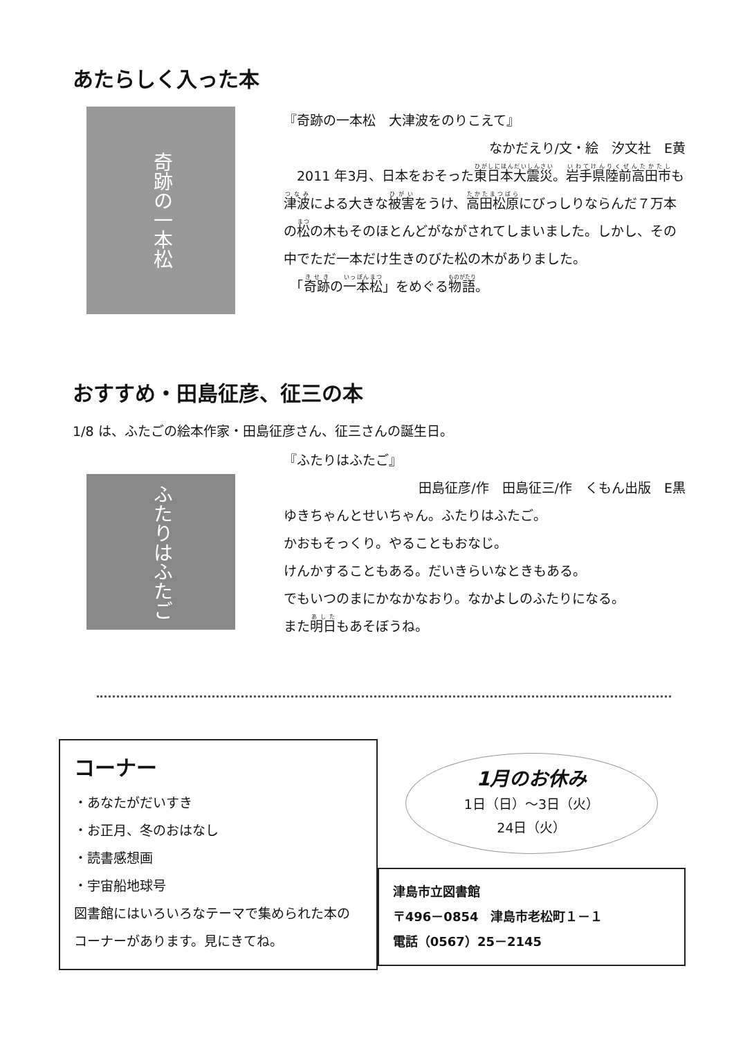あたらしく入った本
奇跡の一本松
『奇跡の一本松　大津波をのりこえて』
なかだえり/文・絵　汐文社　E黄
　2011 年3月、日本をおそった東日本大震災。岩手県陸前高田市も津波による大きな被害をうけ、高田松原にびっしりならんだ７万本の松の木もそのほとんどがながされてしまいました。しかし、その中でただ一本だけ生きのびた松の木がありました。
　「奇跡の一本松」をめぐる物語。
おすすめ・田島征彦、征三の本
1/8 は、ふたごの絵本作家・田島征彦さん、征三さんの誕生日。
ふたりはふたご
『ふたりはふたご』
田島征彦/作　田島征三/作　くもん出版　E黒
ゆきちゃんとせいちゃん。ふたりはふたご。
かおもそっくり。やることもおなじ。
けんかすることもある。だいきらいなときもある。
でもいつのまにかなかなおり。なかよしのふたりになる。
また明日もあそぼうね。
コーナー
・あなたがだいすき
・お正月、冬のおはなし
・読書感想画
・宇宙船地球号
図書館にはいろいろなテーマで集められた本のコーナーがあります。見にきてね。
1月のお休み
1日（日）～3日（火）
24日（火）
津島市立図書館
〒496－0854　津島市老松町１－１
電話（0567）25－2145